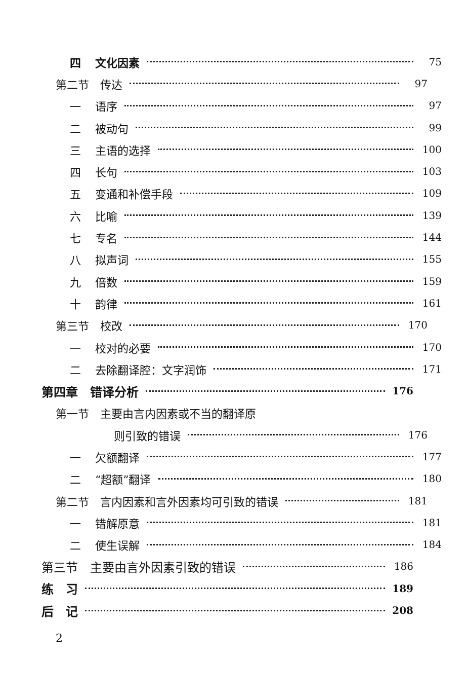四 文化因素 75
第二节　传达 97
一 语序 97
二 被动句 99
三 主语的选择 100
四 长句 103
五 变通和补偿手段 109
六 比喻 139
七 专名 144
八 拟声词 155
九 倍数 159
十 韵律 161
第三节　校改 170
一 校对的必要 170
二 去除翻译腔：文字润饰 171
第四章　错译分析 176
第一节　主要由言内因素或不当的翻译原
则引致的错误 176
一 欠额翻译 177
二 “超额”翻译 180
第二节　言内因素和言外因素均可引致的错误 181
一 错解原意 181
二 使生误解 184
第三节　主要由言外因素引致的错误 186
练　习 189
后　记 208
2